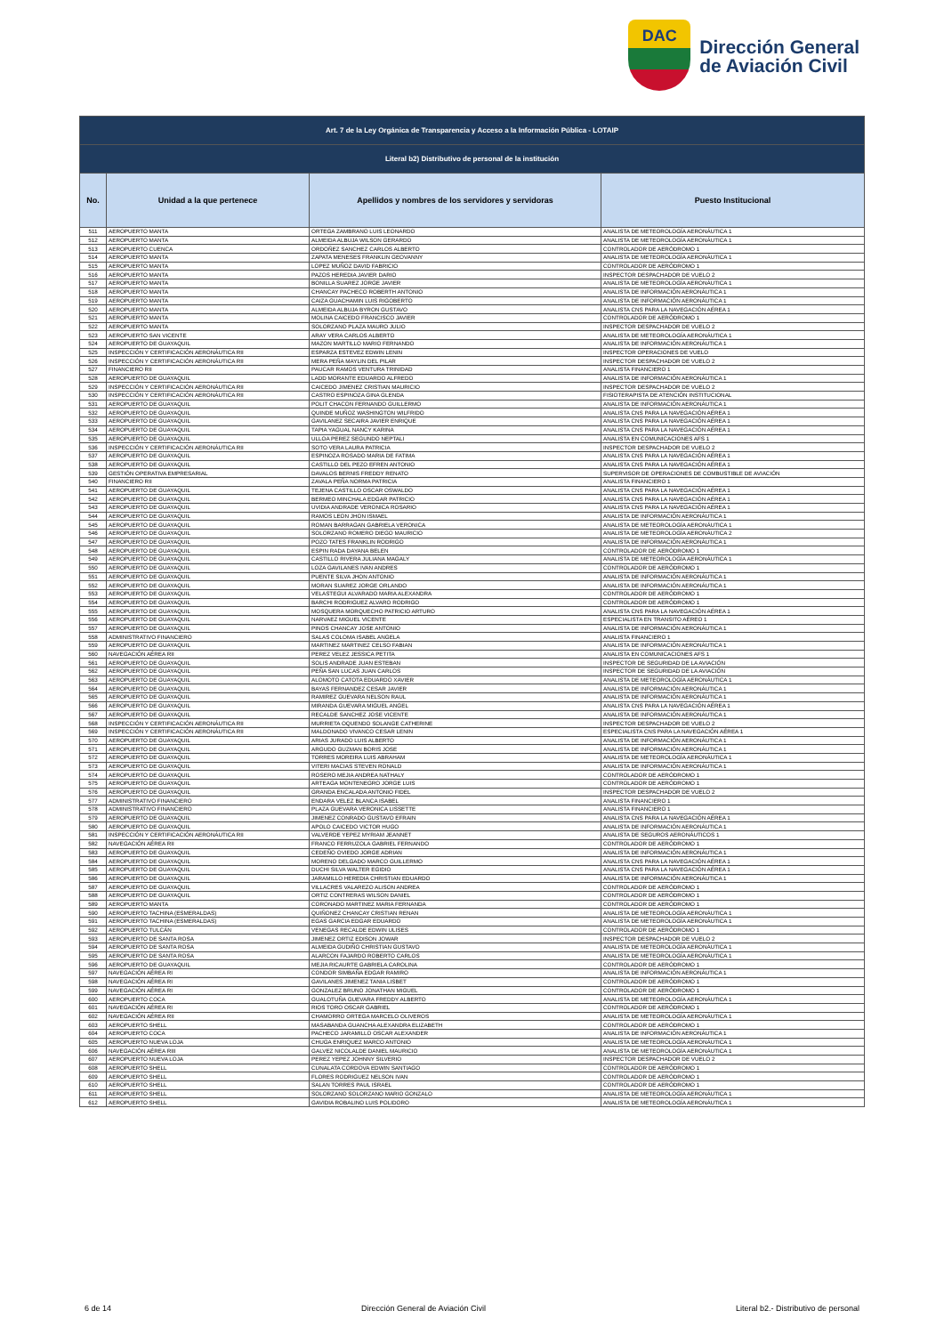DAC
Dirección General
de Aviación Civil
| Art. 7 de la Ley Orgánica de Transparencia y Acceso a la Información Pública - LOTAIP | | | |
| --- | --- | --- | --- |
| Literal b2) Distributivo de personal de la institución | | | |
| No. | Unidad a la que pertenece | Apellidos y nombres de los servidores y servidoras | Puesto Institucional |
| 511 | AEROPUERTO MANTA | ORTEGA ZAMBRANO LUIS LEONARDO | ANALISTA DE METEOROLOGÍA AERONÁUTICA 1 |
| 512 | AEROPUERTO MANTA | ALMEIDA ALBUJA WILSON GERARDO | ANALISTA DE METEOROLOGÍA AERONÁUTICA 1 |
| 513 | AEROPUERTO CUENCA | ORDOÑEZ SANCHEZ CARLOS ALBERTO | CONTROLADOR DE AERÓDROMO 1 |
| 514 | AEROPUERTO MANTA | ZAPATA MENESES FRANKLIN GEOVANNY | ANALISTA DE METEOROLOGÍA AERONÁUTICA 1 |
| 515 | AEROPUERTO MANTA | LOPEZ MUÑOZ DAVID FABRICIO | CONTROLADOR DE AERÓDROMO 1 |
| 516 | AEROPUERTO MANTA | PAZOS HEREDIA JAVIER DARIO | INSPECTOR DESPACHADOR DE VUELO 2 |
| 517 | AEROPUERTO MANTA | BONILLA SUAREZ JORGE JAVIER | ANALISTA DE METEOROLOGÍA AERONÁUTICA 1 |
| 518 | AEROPUERTO MANTA | CHANCAY PACHECO ROBERTH ANTONIO | ANALISTA DE INFORMACIÓN AERONÁUTICA 1 |
| 519 | AEROPUERTO MANTA | CAIZA GUACHAMIN LUIS RIGOBERTO | ANALISTA DE INFORMACIÓN AERONÁUTICA 1 |
| 520 | AEROPUERTO MANTA | ALMEIDA ALBUJA BYRON GUSTAVO | ANALISTA CNS PARA LA NAVEGACIÓN AÉREA 1 |
| 521 | AEROPUERTO MANTA | MOLINA CAICEDO FRANCISCO JAVIER | CONTROLADOR DE AERÓDROMO 1 |
| 522 | AEROPUERTO MANTA | SOLORZANO PLAZA MAURO JULIO | INSPECTOR DESPACHADOR DE VUELO 2 |
| 523 | AEROPUERTO SAN VICENTE | ARAY VERA CARLOS ALBERTO | ANALISTA DE METEOROLOGÍA AERONÁUTICA 1 |
| 524 | AEROPUERTO DE GUAYAQUIL | MAZON MARTILLO MARIO FERNANDO | ANALISTA DE INFORMACIÓN AERONÁUTICA 1 |
| 525 | INSPECCIÓN Y CERTIFICACIÓN AERONÁUTICA RII | ESPARZA ESTEVEZ EDWIN LENIN | INSPECTOR OPERACIONES DE VUELO |
| 526 | INSPECCIÓN Y CERTIFICACIÓN AERONÁUTICA RII | MERA PEÑA MAYLIN DEL PILAR | INSPECTOR DESPACHADOR DE VUELO 2 |
| 527 | FINANCIERO RII | PAUCAR RAMOS VENTURA TRINIDAD | ANALISTA FINANCIERO 1 |
| 528 | AEROPUERTO DE GUAYAQUIL | LADD MORANTE EDUARDO ALFREDO | ANALISTA DE INFORMACIÓN AERONÁUTICA 1 |
| 529 | INSPECCIÓN Y CERTIFICACIÓN AERONÁUTICA RII | CAICEDO JIMENEZ CRISTIAN MAURICIO | INSPECTOR DESPACHADOR DE VUELO 2 |
| 530 | INSPECCIÓN Y CERTIFICACIÓN AERONÁUTICA RII | CASTRO ESPINOZA GINA GLENDA | FISIOTERAPISTA DE ATENCIÓN INSTITUCIONAL |
| 531 | AEROPUERTO DE GUAYAQUIL | POLIT CHACON FERNANDO GUILLERMO | ANALISTA DE INFORMACIÓN AERONÁUTICA 1 |
| 532 | AEROPUERTO DE GUAYAQUIL | QUINDE MUÑOZ WASHINGTON WILFRIDO | ANALISTA CNS PARA LA NAVEGACIÓN AÉREA 1 |
| 533 | AEROPUERTO DE GUAYAQUIL | GAVILANEZ SECAIRA JAVIER ENRIQUE | ANALISTA CNS PARA LA NAVEGACIÓN AÉREA 1 |
| 534 | AEROPUERTO DE GUAYAQUIL | TAPIA YAGUAL NANCY KARINA | ANALISTA CNS PARA LA NAVEGACIÓN AÉREA 1 |
| 535 | AEROPUERTO DE GUAYAQUIL | ULLOA PEREZ SEGUNDO NEPTALI | ANALISTA EN COMUNICACIONES AFS 1 |
| 536 | INSPECCIÓN Y CERTIFICACIÓN AERONÁUTICA RII | SOTO VERA LAURA PATRICIA | INSPECTOR DESPACHADOR DE VUELO 2 |
| 537 | AEROPUERTO DE GUAYAQUIL | ESPINOZA ROSADO MARIA DE FATIMA | ANALISTA CNS PARA LA NAVEGACIÓN AÉREA 1 |
| 538 | AEROPUERTO DE GUAYAQUIL | CASTILLO DEL PEZO EFREN ANTONIO | ANALISTA CNS PARA LA NAVEGACIÓN AÉREA 1 |
| 539 | GESTIÓN OPERATIVA EMPRESARIAL | DAVALOS BERNIS FREDDY RENATO | SUPERVISOR DE OPERACIONES DE COMBUSTIBLE DE AVIACIÓN |
| 540 | FINANCIERO RII | ZAVALA PEÑA NORMA PATRICIA | ANALISTA FINANCIERO 1 |
| 541 | AEROPUERTO DE GUAYAQUIL | TEJENA CASTILLO OSCAR OSWALDO | ANALISTA CNS PARA LA NAVEGACIÓN AÉREA 1 |
| 542 | AEROPUERTO DE GUAYAQUIL | BERMEO MINCHALA EDGAR PATRICIO | ANALISTA CNS PARA LA NAVEGACIÓN AÉREA 1 |
| 543 | AEROPUERTO DE GUAYAQUIL | UVIDIA ANDRADE VERONICA ROSARIO | ANALISTA CNS PARA LA NAVEGACIÓN AÉREA 1 |
| 544 | AEROPUERTO DE GUAYAQUIL | RAMOS LEON JHON ISMAEL | ANALISTA DE INFORMACIÓN AERONÁUTICA 1 |
| 545 | AEROPUERTO DE GUAYAQUIL | ROMAN BARRAGAN GABRIELA VERONICA | ANALISTA DE METEOROLOGÍA AERONÁUTICA 1 |
| 546 | AEROPUERTO DE GUAYAQUIL | SOLORZANO ROMERO DIEGO MAURICIO | ANALISTA DE METEOROLOGÍA AERONÁUTICA 2 |
| 547 | AEROPUERTO DE GUAYAQUIL | POZO TATES FRANKLIN RODRIGO | ANALISTA DE INFORMACIÓN AERONÁUTICA 1 |
| 548 | AEROPUERTO DE GUAYAQUIL | ESPIN RADA DAYANA BELEN | CONTROLADOR DE AERÓDROMO 1 |
| 549 | AEROPUERTO DE GUAYAQUIL | CASTILLO RIVERA JULIANA MAGALY | ANALISTA DE METEOROLOGÍA AERONÁUTICA 1 |
| 550 | AEROPUERTO DE GUAYAQUIL | LOZA GAVILANES IVAN ANDRES | CONTROLADOR DE AERÓDROMO 1 |
| 551 | AEROPUERTO DE GUAYAQUIL | PUENTE SILVA JHON ANTONIO | ANALISTA DE INFORMACIÓN AERONÁUTICA 1 |
| 552 | AEROPUERTO DE GUAYAQUIL | MORAN SUAREZ JORGE ORLANDO | ANALISTA DE INFORMACIÓN AERONÁUTICA 1 |
| 553 | AEROPUERTO DE GUAYAQUIL | VELASTEGUI ALVARADO MARIA ALEXANDRA | CONTROLADOR DE AERÓDROMO 1 |
| 554 | AEROPUERTO DE GUAYAQUIL | BARCHI RODRIGUEZ ALVARO RODRIGO | CONTROLADOR DE AERÓDROMO 1 |
| 555 | AEROPUERTO DE GUAYAQUIL | MOSQUERA MORQUECHO PATRICIO ARTURO | ANALISTA CNS PARA LA NAVEGACIÓN AÉREA 1 |
| 556 | AEROPUERTO DE GUAYAQUIL | NARVAEZ MIGUEL VICENTE | ESPECIALISTA EN TRANSITO AÉREO 1 |
| 557 | AEROPUERTO DE GUAYAQUIL | PINOS CHANCAY JOSE ANTONIO | ANALISTA DE INFORMACIÓN AERONÁUTICA 1 |
| 558 | ADMINISTRATIVO FINANCIERO | SALAS COLOMA ISABEL ANGELA | ANALISTA FINANCIERO 1 |
| 559 | AEROPUERTO DE GUAYAQUIL | MARTINEZ MARTINEZ CELSO FABIAN | ANALISTA DE INFORMACIÓN AERONÁUTICA 1 |
| 560 | NAVEGACIÓN AÉREA RII | PEREZ VELEZ JESSICA PETITA | ANALISTA EN COMUNICACIONES AFS 1 |
| 561 | AEROPUERTO DE GUAYAQUIL | SOLIS ANDRADE JUAN ESTEBAN | INSPECTOR DE SEGURIDAD DE LA AVIACIÓN |
| 562 | AEROPUERTO DE GUAYAQUIL | PEÑA SAN LUCAS JUAN CARLOS | INSPECTOR DE SEGURIDAD DE LA AVIACIÓN |
| 563 | AEROPUERTO DE GUAYAQUIL | ALOMOTO CATOTA EDUARDO XAVIER | ANALISTA DE METEOROLOGÍA AERONÁUTICA 1 |
| 564 | AEROPUERTO DE GUAYAQUIL | BAYAS FERNANDEZ CESAR JAVIER | ANALISTA DE INFORMACIÓN AERONÁUTICA 1 |
| 565 | AEROPUERTO DE GUAYAQUIL | RAMIREZ GUEVARA NELSON RAUL | ANALISTA DE INFORMACIÓN AERONÁUTICA 1 |
| 566 | AEROPUERTO DE GUAYAQUIL | MIRANDA GUEVARA MIGUEL ANGEL | ANALISTA CNS PARA LA NAVEGACIÓN AÉREA 1 |
| 567 | AEROPUERTO DE GUAYAQUIL | RECALDE SANCHEZ JOSE VICENTE | ANALISTA DE INFORMACIÓN AERONÁUTICA 1 |
| 568 | INSPECCIÓN Y CERTIFICACIÓN AERONÁUTICA RII | MURRIETA OQUENDO SOLANGE CATHERINE | INSPECTOR DESPACHADOR DE VUELO 2 |
| 569 | INSPECCIÓN Y CERTIFICACIÓN AERONÁUTICA RII | MALDONADO VIVANCO CESAR LENIN | ESPECIALISTA CNS PARA LA NAVEGACIÓN AÉREA 1 |
| 570 | AEROPUERTO DE GUAYAQUIL | ARIAS JURADO LUIS ALBERTO | ANALISTA DE INFORMACIÓN AERONÁUTICA 1 |
| 571 | AEROPUERTO DE GUAYAQUIL | ARGUDO GUZMAN BORIS JOSE | ANALISTA DE INFORMACIÓN AERONÁUTICA 1 |
| 572 | AEROPUERTO DE GUAYAQUIL | TORRES MOREIRA LUIS ABRAHAM | ANALISTA DE METEOROLOGÍA AERONÁUTICA 1 |
| 573 | AEROPUERTO DE GUAYAQUIL | VITERI MACIAS STEVEN RONALD | ANALISTA DE INFORMACIÓN AERONÁUTICA 1 |
| 574 | AEROPUERTO DE GUAYAQUIL | ROSERO MEJIA ANDREA NATHALY | CONTROLADOR DE AERÓDROMO 1 |
| 575 | AEROPUERTO DE GUAYAQUIL | ARTEAGA MONTENEGRO JORGE LUIS | CONTROLADOR DE AERÓDROMO 1 |
| 576 | AEROPUERTO DE GUAYAQUIL | GRANDA ENCALADA ANTONIO FIDEL | INSPECTOR DESPACHADOR DE VUELO 2 |
| 577 | ADMINISTRATIVO FINANCIERO | ENDARA VELEZ BLANCA ISABEL | ANALISTA FINANCIERO 1 |
| 578 | ADMINISTRATIVO FINANCIERO | PLAZA GUEVARA VERONICA LISSETTE | ANALISTA FINANCIERO 1 |
| 579 | AEROPUERTO DE GUAYAQUIL | JIMENEZ CONRADO GUSTAVO EFRAIN | ANALISTA CNS PARA LA NAVEGACIÓN AÉREA 1 |
| 580 | AEROPUERTO DE GUAYAQUIL | APOLO CAICEDO VICTOR HUGO | ANALISTA DE INFORMACIÓN AERONÁUTICA 1 |
| 581 | INSPECCIÓN Y CERTIFICACIÓN AERONÁUTICA RII | VALVERDE YEPEZ MYRIAM JEANNET | ANALISTA DE SEGUROS AERONÁUTICOS 1 |
| 582 | NAVEGACIÓN AÉREA RII | FRANCO FERRUZOLA GABRIEL FERNANDO | CONTROLADOR DE AERÓDROMO 1 |
| 583 | AEROPUERTO DE GUAYAQUIL | CEDEÑO OVIEDO JORGE ADRIAN | ANALISTA DE INFORMACIÓN AERONÁUTICA 1 |
| 584 | AEROPUERTO DE GUAYAQUIL | MORENO DELGADO MARCO GUILLERMO | ANALISTA CNS PARA LA NAVEGACIÓN AÉREA 1 |
| 585 | AEROPUERTO DE GUAYAQUIL | DUCHI SILVA WALTER EGIDIO | ANALISTA CNS PARA LA NAVEGACIÓN AÉREA 1 |
| 586 | AEROPUERTO DE GUAYAQUIL | JARAMILLO HEREDIA CHRISTIAN EDUARDO | ANALISTA DE INFORMACIÓN AERONÁUTICA 1 |
| 587 | AEROPUERTO DE GUAYAQUIL | VILLACRES VALAREZO ALISON ANDREA | CONTROLADOR DE AERÓDROMO 1 |
| 588 | AEROPUERTO DE GUAYAQUIL | ORTIZ CONTRERAS WILSON DANIEL | CONTROLADOR DE AERÓDROMO 1 |
| 589 | AEROPUERTO MANTA | CORONADO MARTINEZ MARIA FERNANDA | CONTROLADOR DE AERÓDROMO 1 |
| 590 | AEROPUERTO TACHINA (ESMERALDAS) | QUIÑONEZ CHANCAY CRISTIAN RENAN | ANALISTA DE METEOROLOGÍA AERONÁUTICA 1 |
| 591 | AEROPUERTO TACHINA (ESMERALDAS) | EGAS GARCIA EDGAR EDUARDO | ANALISTA DE METEOROLOGÍA AERONÁUTICA 1 |
| 592 | AEROPUERTO TULCÁN | VENEGAS RECALDE EDWIN ULISES | CONTROLADOR DE AERÓDROMO 1 |
| 593 | AEROPUERTO DE SANTA ROSA | JIMENEZ ORTIZ EDISON JOWAR | INSPECTOR DESPACHADOR DE VUELO 2 |
| 594 | AEROPUERTO DE SANTA ROSA | ALMEIDA GUDIÑO CHRISTIAN GUSTAVO | ANALISTA DE METEOROLOGÍA AERONÁUTICA 1 |
| 595 | AEROPUERTO DE SANTA ROSA | ALARCON FAJARDO ROBERTO CARLOS | ANALISTA DE METEOROLOGÍA AERONÁUTICA 1 |
| 596 | AEROPUERTO DE GUAYAQUIL | MEJIA RICAURTE GABRIELA CAROLINA | CONTROLADOR DE AERÓDROMO 1 |
| 597 | NAVEGACIÓN AÉREA RI | CONDOR SIMBAÑA EDGAR RAMIRO | ANALISTA DE INFORMACIÓN AERONÁUTICA 1 |
| 598 | NAVEGACIÓN AÉREA RI | GAVILANES JIMENEZ TANIA LISBET | CONTROLADOR DE AERÓDROMO 1 |
| 599 | NAVEGACIÓN AÉREA RI | GONZALEZ BRUNO JONATHAN MIGUEL | CONTROLADOR DE AERÓDROMO 1 |
| 600 | AEROPUERTO COCA | GUALOTUÑA GUEVARA FREDDY ALBERTO | ANALISTA DE METEOROLOGÍA AERONÁUTICA 1 |
| 601 | NAVEGACIÓN AÉREA RI | RIOS TORO OSCAR GABRIEL | CONTROLADOR DE AERÓDROMO 1 |
| 602 | NAVEGACIÓN AÉREA RII | CHAMORRO ORTEGA MARCELO OLIVEROS | ANALISTA DE METEOROLOGÍA AERONÁUTICA 1 |
| 603 | AEROPUERTO SHELL | MASABANDA GUANCHA ALEXANDRA ELIZABETH | CONTROLADOR DE AERÓDROMO 1 |
| 604 | AEROPUERTO COCA | PACHECO JARAMILLO OSCAR ALEXANDER | ANALISTA DE INFORMACIÓN AERONÁUTICA 1 |
| 605 | AEROPUERTO NUEVA LOJA | CHUGA ENRIQUEZ MARCO ANTONIO | ANALISTA DE METEOROLOGÍA AERONÁUTICA 1 |
| 606 | NAVEGACIÓN AÉREA RIII | GALVEZ NICOLALDE DANIEL MAURICIO | ANALISTA DE METEOROLOGÍA AERONÁUTICA 1 |
| 607 | AEROPUERTO NUEVA LOJA | PEREZ YEPEZ JOHNNY SILVERIO | INSPECTOR DESPACHADOR DE VUELO 2 |
| 608 | AEROPUERTO SHELL | CUNALATA CORDOVA EDWIN SANTIAGO | CONTROLADOR DE AERÓDROMO 1 |
| 609 | AEROPUERTO SHELL | FLORES RODRIGUEZ NELSON IVAN | CONTROLADOR DE AERÓDROMO 1 |
| 610 | AEROPUERTO SHELL | SALAN TORRES PAUL ISRAEL | CONTROLADOR DE AERÓDROMO 1 |
| 611 | AEROPUERTO SHELL | SOLORZANO SOLORZANO MARIO GONZALO | ANALISTA DE METEOROLOGÍA AERONÁUTICA 1 |
| 612 | AEROPUERTO SHELL | GAVIDIA ROBALINO LUIS POLIDORO | ANALISTA DE METEOROLOGÍA AERONÁUTICA 1 |
6 de 14 Dirección General de Aviación Civil Literal b2.- Distributivo de personal